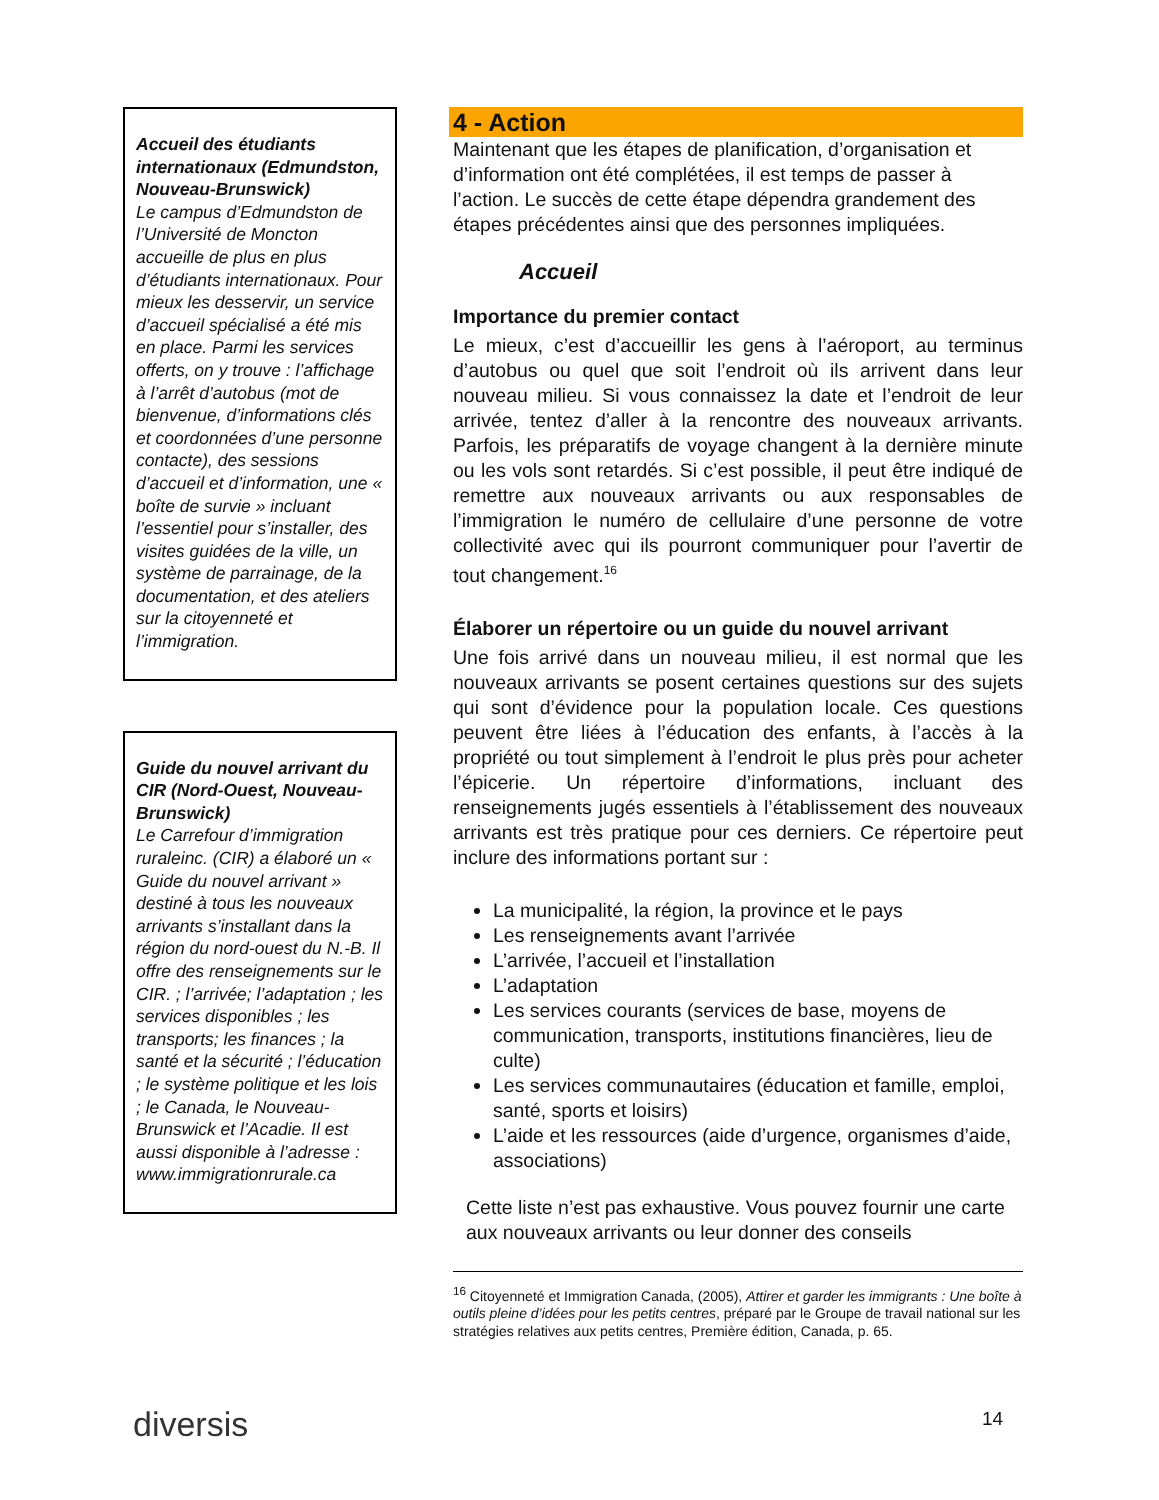Accueil des étudiants internationaux (Edmundston, Nouveau-Brunswick)
Le campus d’Edmundston de l’Université de Moncton accueille de plus en plus d’étudiants internationaux. Pour mieux les desservir, un service d’accueil spécialisé a été mis en place. Parmi les services offerts, on y trouve : l’affichage à l’arrêt d’autobus (mot de bienvenue, d’informations clés et coordonnées d’une personne contacte), des sessions d’accueil et d’information, une « boîte de survie » incluant l’essentiel pour s’installer, des visites guidées de la ville, un système de parrainage, de la documentation, et des ateliers sur la citoyenneté et l’immigration.
Guide du nouvel arrivant du CIR (Nord-Ouest, Nouveau-Brunswick)
Le Carrefour d’immigration ruraleinc. (CIR) a élaboré un « Guide du nouvel arrivant » destiné à tous les nouveaux arrivants s’installant dans la région du nord-ouest du N.-B. Il offre des renseignements sur le CIR. ; l’arrivée; l’adaptation ; les services disponibles ; les transports; les finances ; la santé et la sécurité ; l’éducation ; le système politique et les lois ; le Canada, le Nouveau-Brunswick et l’Acadie. Il est aussi disponible à l’adresse : www.immigrationrurale.ca
4 - Action
Maintenant que les étapes de planification, d’organisation et d’information ont été complétées, il est temps de passer à l’action. Le succès de cette étape dépendra grandement des étapes précédentes ainsi que des personnes impliquées.
Accueil
Importance du premier contact
Le mieux, c’est d’accueillir les gens à l’aéroport, au terminus d’autobus ou quel que soit l’endroit où ils arrivent dans leur nouveau milieu. Si vous connaissez la date et l’endroit de leur arrivée, tentez d’aller à la rencontre des nouveaux arrivants. Parfois, les préparatifs de voyage changent à la dernière minute ou les vols sont retardés. Si c’est possible, il peut être indiqué de remettre aux nouveaux arrivants ou aux responsables de l’immigration le numéro de cellulaire d’une personne de votre collectivité avec qui ils pourront communiquer pour l’avertir de tout changement.<sup>16</sup>
Élaborer un répertoire ou un guide du nouvel arrivant
Une fois arrivé dans un nouveau milieu, il est normal que les nouveaux arrivants se posent certaines questions sur des sujets qui sont d’évidence pour la population locale. Ces questions peuvent être liées à l’éducation des enfants, à l’accès à la propriété ou tout simplement à l’endroit le plus près pour acheter l’épicerie. Un répertoire d’informations, incluant des renseignements jugés essentiels à l’établissement des nouveaux arrivants est très pratique pour ces derniers. Ce répertoire peut inclure des informations portant sur :
La municipalité, la région, la province et le pays
Les renseignements avant l’arrivée
L’arrivée, l’accueil et l’installation
L’adaptation
Les services courants (services de base, moyens de communication, transports, institutions financières, lieu de culte)
Les services communautaires (éducation et famille, emploi, santé, sports et loisirs)
L’aide et les ressources (aide d’urgence, organismes d’aide, associations)
Cette liste n’est pas exhaustive. Vous pouvez fournir une carte aux nouveaux arrivants ou leur donner des conseils
<sup>16</sup> Citoyenneté et Immigration Canada, (2005), Attirer et garder les immigrants : Une boîte à outils pleine d’idées pour les petits centres, préparé par le Groupe de travail national sur les stratégies relatives aux petits centres, Première édition, Canada, p. 65.
14
diversis